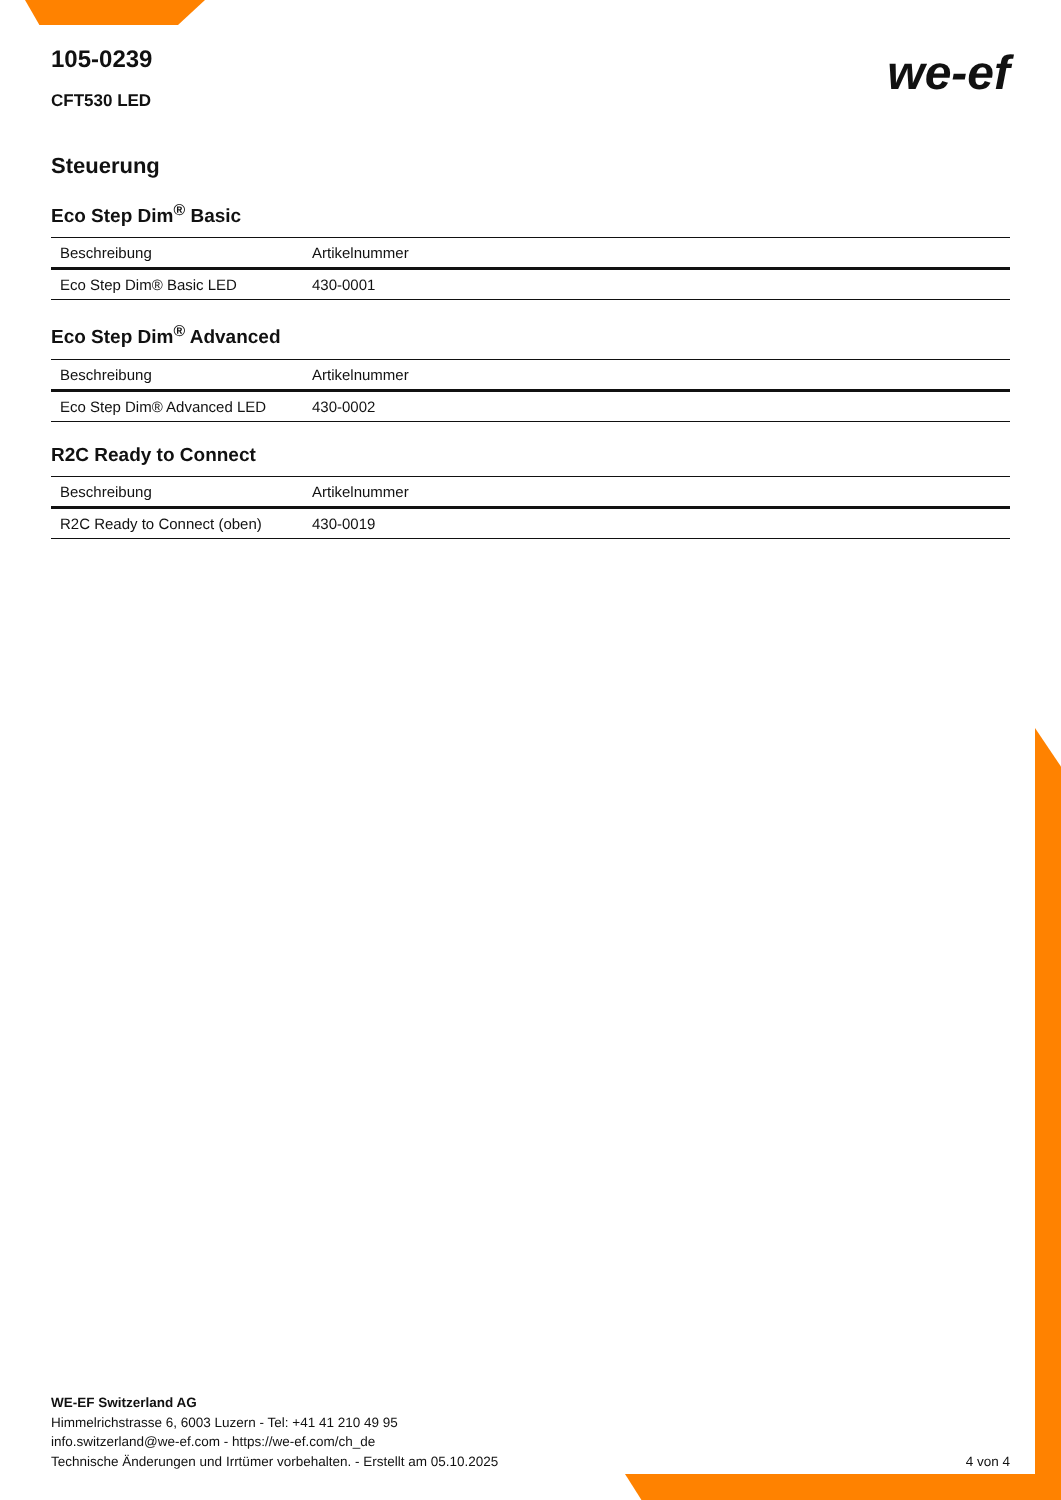we-ef
105-0239
CFT530 LED
Steuerung
Eco Step Dim<sup>®</sup> Basic
| Beschreibung | Artikelnummer |
| --- | --- |
| Eco Step Dim® Basic LED | 430-0001 |
Eco Step Dim<sup>®</sup> Advanced
| Beschreibung | Artikelnummer |
| --- | --- |
| Eco Step Dim® Advanced LED | 430-0002 |
R2C Ready to Connect
| Beschreibung | Artikelnummer |
| --- | --- |
| R2C Ready to Connect (oben) | 430-0019 |
WE-EF Switzerland AG
Himmelrichstrasse 6, 6003 Luzern - Tel: +41 41 210 49 95
info.switzerland@we-ef.com - https://we-ef.com/ch_de
Technische Änderungen und Irrtümer vorbehalten. - Erstellt am 05.10.2025
4 von 4